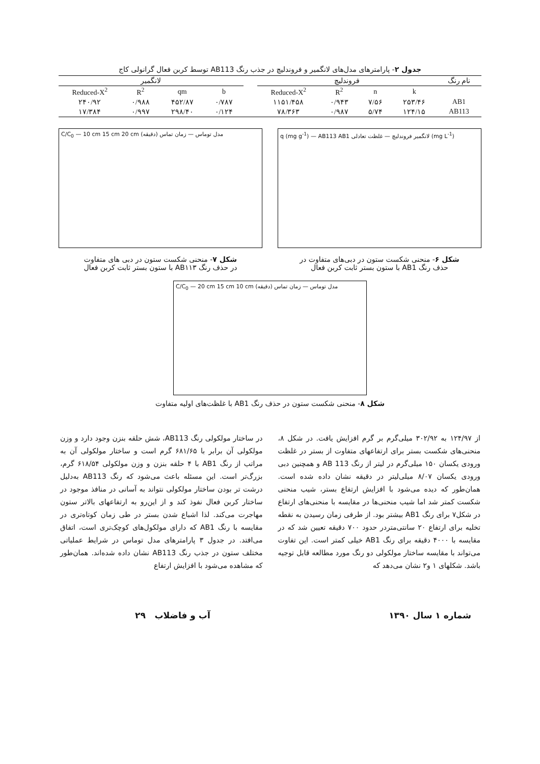جدول ۲- پارامترهای مدل‌های لانگمیر و فروندلیچ در جذب رنگ AB113 توسط کربن فعال گرانولی کاج
| نام رنگ | فروندلیچ | | | | | لانگمیر | | | |
| --- | --- | --- | --- | --- | --- | --- | --- | --- | --- |
| | k | n | R<sup>2</sup> | Reduced-X<sup>2</sup> | | b | qm | R<sup>2</sup> | Reduced-X<sup>2</sup> |
| AB1 | ۲۵۳/۴۶ | ۷/۵۶ | ۰/۹۴۳ | ۱۱۵۱/۴۵۸ | | ۰/۷۸۷ | ۴۵۲/۸۷ | ۰/۹۸۸ | ۲۴۰/۹۲ |
| AB113 | ۱۲۴/۱۵ | ۵/۷۴ | ۰/۹۸۷ | ۷۸/۳۶۳ | | ۰/۱۲۴ | ۲۹۸/۴۰ | ۰/۹۹۷ | ۱۷/۳۸۴ |
q (mg g<sup>-1</sup>) — AB113 AB1 لانگمیر فروندلیچ — غلظت تعادلی (mg L<sup>-1</sup>)
شکل ۶- منحنی شکست ستون در دبی‌های متفاوت در
حذف رنگ AB1 با ستون بستر ثابت کربن فعال
C/C<sub>0</sub> — 10 cm 15 cm 20 cm مدل توماس — زمان تماس (دقیقه)
شکل ۷- منحنی شکست ستون در دبی های متفاوت
در حذف رنگ AB۱۱۳ با ستون بستر ثابت کربن فعال
C/C<sub>0</sub> — 20 cm 15 cm 10 cm مدل توماس — زمان تماس (دقیقه)
شکل ۸- منحنی شکست ستون در حذف رنگ AB1 با غلظت‌های اولیه متفاوت
از ۱۲۴/۹۷ به ۳۰۲/۹۲ میلی‌گرم بر گرم افزایش یافت. در شکل ۸، منحنی‌های شکست بستر برای ارتفاعهای متفاوت از بستر در غلظت ورودی یکسان ۱۵۰ میلی‌گرم در لیتر از رنگ AB 113 و همچنین دبی ورودی یکسان ۸/۰۷ میلی‌لیتر در دقیقه نشان داده شده است. همان‌طور که دیده می‌شود با افزایش ارتفاع بستر، شیب منحنی شکست کمتر شد اما شیب منحنی‌ها در مقایسه با منحنی‌های ارتفاع در شکل۷ برای رنگ AB1 بیشتر بود. از طرفی زمان رسیدن به نقطه تخلیه برای ارتفاع ۲۰ سانتی‌متردر حدود ۷۰۰ دقیقه تعیین شد که در مقایسه با ۴۰۰۰ دقیقه برای رنگ AB1 خیلی کمتر است. این تفاوت می‌تواند با مقایسه ساختار مولکولی دو رنگ مورد مطالعه قابل توجیه باشد. شکلهای ۱ و۲ نشان می‌دهد که
در ساختار مولکولی رنگ AB113، شش حلقه بنزن وجود دارد و وزن مولکولی آن برابر با ۶۸۱/۶۵ گرم است و ساختار مولکولی آن به مراتب از رنگ AB1 با ۴ حلقه بنزن و وزن مولکولی ۶۱۸/۵۴ گرم، بزرگ‌تر است. این مسئله باعث می‌شود که رنگ AB113 به‌دلیل درشت تر بودن ساختار مولکولی نتواند به آسانی در منافذ موجود در ساختار کربن فعال نفوذ کند و از این‌رو به ارتفاعهای بالاتر ستون مهاجرت می‌کند. لذا اشباع شدن بستر در طی زمان کوتاه‌تری در مقایسه با رنگ AB1 که دارای مولکول‌های کوچک‌تری است، اتفاق می‌افتد. در جدول ۳ پارامترهای مدل توماس در شرایط عملیاتی مختلف ستون در جذب رنگ AB113 نشان داده شده‌اند. همان‌طور که مشاهده می‌شود با افزایش ارتفاع
شماره ۱ سال ۱۳۹۰ آب و فاضلاب ۲۹